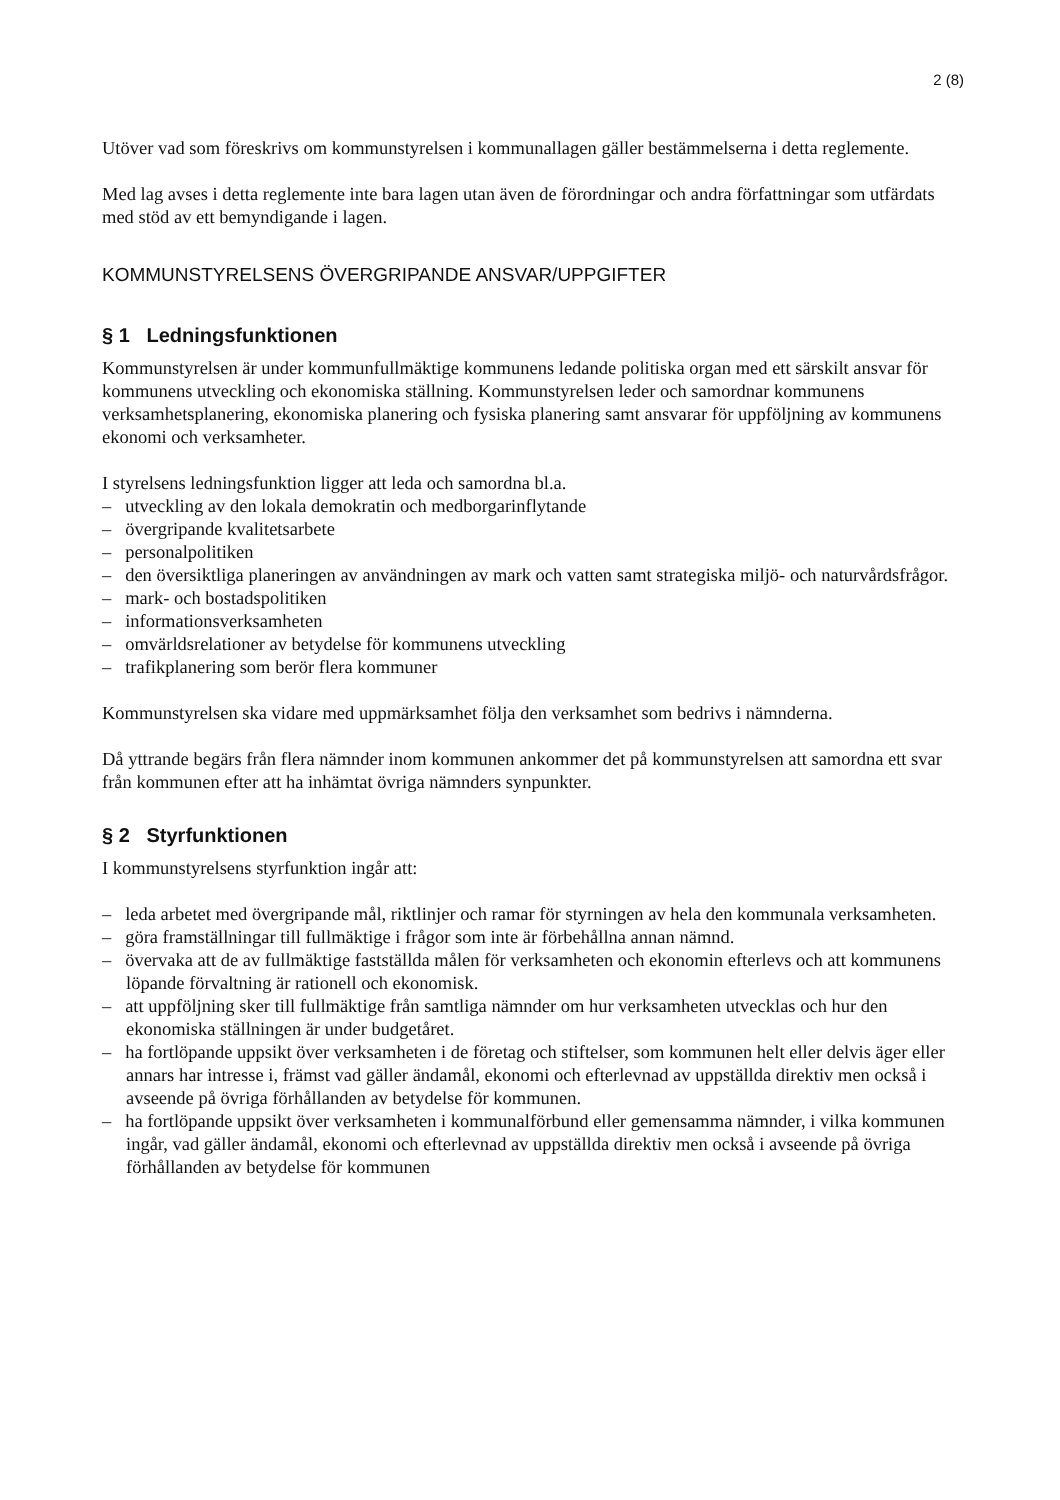2 (8)
Utöver vad som föreskrivs om kommunstyrelsen i kommunallagen gäller bestämmelserna i detta reglemente.
Med lag avses i detta reglemente inte bara lagen utan även de förordningar och andra författningar som utfärdats med stöd av ett bemyndigande i lagen.
KOMMUNSTYRELSENS ÖVERGRIPANDE ANSVAR/UPPGIFTER
§ 1 Ledningsfunktionen
Kommunstyrelsen är under kommunfullmäktige kommunens ledande politiska organ med ett särskilt ansvar för kommunens utveckling och ekonomiska ställning. Kommunstyrelsen leder och samordnar kommunens verksamhetsplanering, ekonomiska planering och fysiska planering samt ansvarar för uppföljning av kommunens ekonomi och verksamheter.
I styrelsens ledningsfunktion ligger att leda och samordna bl.a.
– utveckling av den lokala demokratin och medborgarinflytande
– övergripande kvalitetsarbete
– personalpolitiken
– den översiktliga planeringen av användningen av mark och vatten samt strategiska miljö- och naturvårdsfrågor.
– mark- och bostadspolitiken
– informationsverksamheten
– omvärldsrelationer av betydelse för kommunens utveckling
– trafikplanering som berör flera kommuner
Kommunstyrelsen ska vidare med uppmärksamhet följa den verksamhet som bedrivs i nämnderna.
Då yttrande begärs från flera nämnder inom kommunen ankommer det på kommunstyrelsen att samordna ett svar från kommunen efter att ha inhämtat övriga nämnders synpunkter.
§ 2 Styrfunktionen
I kommunstyrelsens styrfunktion ingår att:
– leda arbetet med övergripande mål, riktlinjer och ramar för styrningen av hela den kommunala verksamheten.
– göra framställningar till fullmäktige i frågor som inte är förbehållna annan nämnd.
– övervaka att de av fullmäktige fastställda målen för verksamheten och ekonomin efterlevs och att kommunens löpande förvaltning är rationell och ekonomisk.
– att uppföljning sker till fullmäktige från samtliga nämnder om hur verksamheten utvecklas och hur den ekonomiska ställningen är under budgetåret.
– ha fortlöpande uppsikt över verksamheten i de företag och stiftelser, som kommunen helt eller delvis äger eller annars har intresse i, främst vad gäller ändamål, ekonomi och efterlevnad av uppställda direktiv men också i avseende på övriga förhållanden av betydelse för kommunen.
– ha fortlöpande uppsikt över verksamheten i kommunalförbund eller gemensamma nämnder, i vilka kommunen ingår, vad gäller ändamål, ekonomi och efterlevnad av uppställda direktiv men också i avseende på övriga förhållanden av betydelse för kommunen